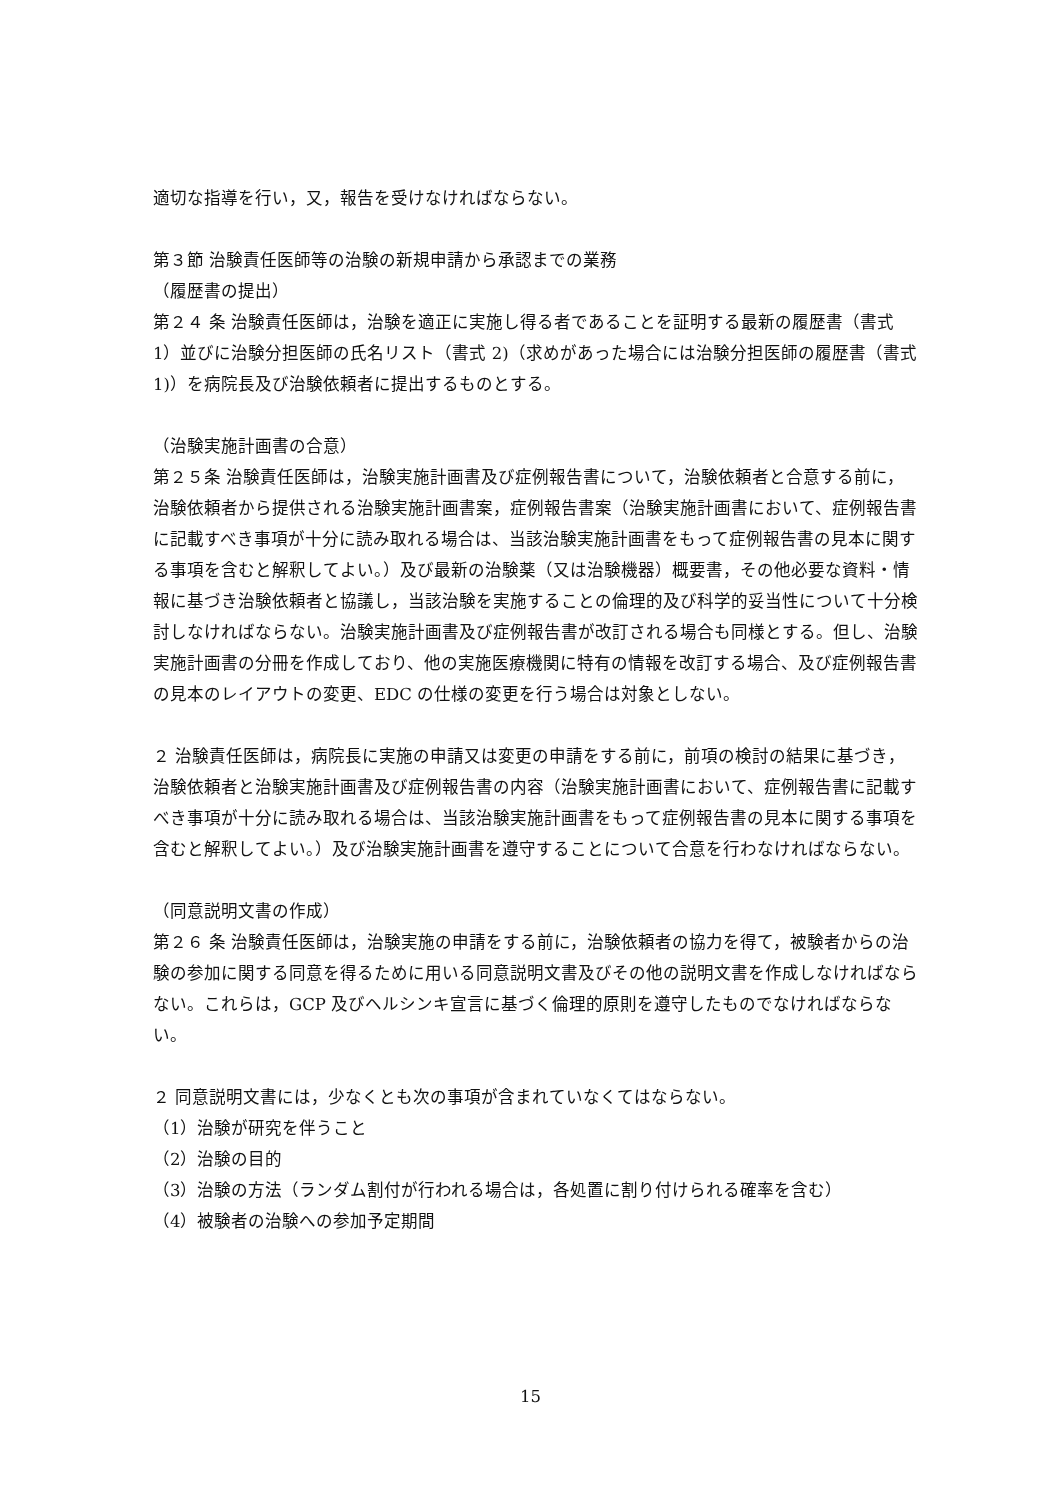適切な指導を行い，又，報告を受けなければならない。
第３節 治験責任医師等の治験の新規申請から承認までの業務
（履歴書の提出）
第２４ 条 治験責任医師は，治験を適正に実施し得る者であることを証明する最新の履歴書（書式 1）並びに治験分担医師の氏名リスト（書式 2)（求めがあった場合には治験分担医師の履歴書（書式 1)）を病院長及び治験依頼者に提出するものとする。
（治験実施計画書の合意）
第２５条 治験責任医師は，治験実施計画書及び症例報告書について，治験依頼者と合意する前に，治験依頼者から提供される治験実施計画書案，症例報告書案（治験実施計画書において、症例報告書に記載すべき事項が十分に読み取れる場合は、当該治験実施計画書をもって症例報告書の見本に関する事項を含むと解釈してよい。）及び最新の治験薬（又は治験機器）概要書，その他必要な資料・情報に基づき治験依頼者と協議し，当該治験を実施することの倫理的及び科学的妥当性について十分検討しなければならない。治験実施計画書及び症例報告書が改訂される場合も同様とする。但し、治験実施計画書の分冊を作成しており、他の実施医療機関に特有の情報を改訂する場合、及び症例報告書の見本のレイアウトの変更、EDC の仕様の変更を行う場合は対象としない。
２ 治験責任医師は，病院長に実施の申請又は変更の申請をする前に，前項の検討の結果に基づき，治験依頼者と治験実施計画書及び症例報告書の内容（治験実施計画書において、症例報告書に記載すべき事項が十分に読み取れる場合は、当該治験実施計画書をもって症例報告書の見本に関する事項を含むと解釈してよい。）及び治験実施計画書を遵守することについて合意を行わなければならない。
（同意説明文書の作成）
第２６ 条 治験責任医師は，治験実施の申請をする前に，治験依頼者の協力を得て，被験者からの治験の参加に関する同意を得るために用いる同意説明文書及びその他の説明文書を作成しなければならない。これらは，GCP 及びヘルシンキ宣言に基づく倫理的原則を遵守したものでなければならない。
２ 同意説明文書には，少なくとも次の事項が含まれていなくてはならない。
（1）治験が研究を伴うこと
（2）治験の目的
（3）治験の方法（ランダム割付が行われる場合は，各処置に割り付けられる確率を含む）
（4）被験者の治験への参加予定期間
15